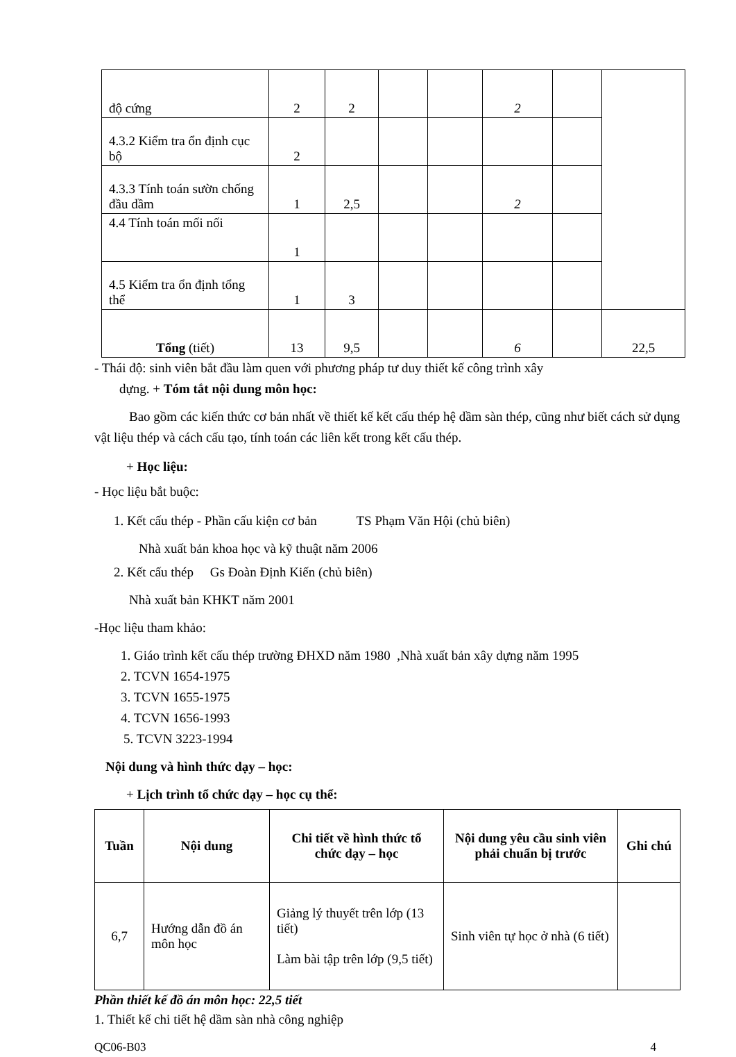| độ cứng | 2 | 2 | | | 2 | | |
| 4.3.2 Kiểm tra ổn định cục bộ | 2 | | | | | | |
| 4.3.3 Tính toán sườn chống đầu dầm | 1 | 2,5 | | | 2 | | |
| 4.4 Tính toán mối nối | 1 | | | | | | |
| 4.5 Kiểm tra ổn định tổng thể | 1 | 3 | | | | | |
| Tổng (tiết) | 13 | 9,5 | | | 6 | | 22,5 |
- Thái độ: sinh viên bắt đầu làm quen với phương pháp tư duy thiết kế công trình xây
dựng. + Tóm tắt nội dung môn học:
Bao gồm các kiến thức cơ bản nhất về thiết kế kết cấu thép hệ dầm sàn thép, cũng như biết cách sử dụng vật liệu thép và cách cấu tạo, tính toán các liên kết trong kết cấu thép.
+ Học liệu:
- Học liệu bắt buộc:
1. Kết cấu thép - Phần cấu kiện cơ bản TS Phạm Văn Hội (chủ biên)
Nhà xuất bản khoa học và kỹ thuật năm 2006
2. Kết cấu thép Gs Đoàn Định Kiến (chủ biên)
Nhà xuất bản KHKT năm 2001
-Học liệu tham khảo:
1. Giáo trình kết cấu thép trường ĐHXD năm 1980 ,Nhà xuất bản xây dựng năm 1995
2. TCVN 1654-1975
3. TCVN 1655-1975
4. TCVN 1656-1993
5. TCVN 3223-1994
Nội dung và hình thức dạy – học:
+ Lịch trình tổ chức dạy – học cụ thể:
| Tuần | Nội dung | Chi tiết về hình thức tổ chức dạy – học | Nội dung yêu cầu sinh viên phải chuẩn bị trước | Ghi chú |
| --- | --- | --- | --- | --- |
| 6,7 | Hướng dẫn đồ án môn học | Giảng lý thuyết trên lớp (13 tiết) Làm bài tập trên lớp (9,5 tiết) | Sinh viên tự học ở nhà (6 tiết) | |
Phần thiết kế đồ án môn học: 22,5 tiết
1. Thiết kế chi tiết hệ dầm sàn nhà công nghiệp
QC06-B03 4